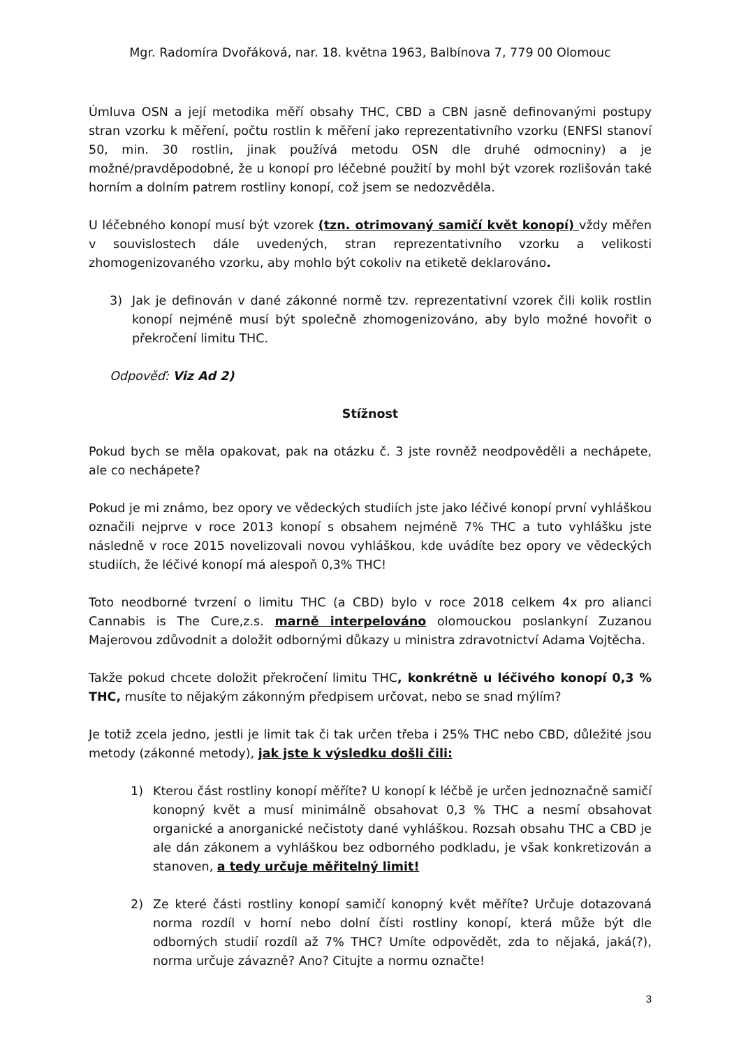Mgr. Radomíra Dvořáková, nar. 18. května 1963, Balbínova 7, 779 00 Olomouc
Úmluva OSN a její metodika měří obsahy THC, CBD a CBN jasně definovanými postupy stran vzorku k měření, počtu rostlin k měření jako reprezentativního vzorku (ENFSI stanoví 50, min. 30 rostlin, jinak používá metodu OSN dle druhé odmocniny) a je možné/pravděpodobné, že u konopí pro léčebné použití by mohl být vzorek rozlišován také horním a dolním patrem rostliny konopí, což jsem se nedozvěděla.
U léčebného konopí musí být vzorek (tzn. otrimovaný samičí květ konopí) vždy měřen v souvislostech dále uvedených, stran reprezentativního vzorku a velikosti zhomogenizovaného vzorku, aby mohlo být cokoliv na etiketě deklarováno.
3) Jak je definován v dané zákonné normě tzv. reprezentativní vzorek čili kolik rostlin konopí nejméně musí být společně zhomogenizováno, aby bylo možné hovořit o překročení limitu THC.
Odpověď: Viz Ad 2)
Stížnost
Pokud bych se měla opakovat, pak na otázku č. 3 jste rovněž neodpověděli a nechápete, ale co nechápete?
Pokud je mi známo, bez opory ve vědeckých studiích jste jako léčivé konopí první vyhláškou označili nejprve v roce 2013 konopí s obsahem nejméně 7% THC a tuto vyhlášku jste následně v roce 2015 novelizovali novou vyhláškou, kde uvádíte bez opory ve vědeckých studiích, že léčivé konopí má alespoň 0,3% THC!
Toto neodborné tvrzení o limitu THC (a CBD) bylo v roce 2018 celkem 4x pro alianci Cannabis is The Cure,z.s. marně interpelováno olomouckou poslankyní Zuzanou Majerovou zdůvodnit a doložit odbornými důkazy u ministra zdravotnictví Adama Vojtěcha.
Takže pokud chcete doložit překročení limitu THC, konkrétně u léčivého konopí 0,3 % THC, musíte to nějakým zákonným předpisem určovat, nebo se snad mýlím?
Je totiž zcela jedno, jestli je limit tak či tak určen třeba i 25% THC nebo CBD, důležité jsou metody (zákonné metody), jak jste k výsledku došli čili:
1) Kterou část rostliny konopí měříte? U konopí k léčbě je určen jednoznačně samičí konopný květ a musí minimálně obsahovat 0,3 % THC a nesmí obsahovat organické a anorganické nečistoty dané vyhláškou. Rozsah obsahu THC a CBD je ale dán zákonem a vyhláškou bez odborného podkladu, je však konkretizován a stanoven, a tedy určuje měřitelný limit!
2) Ze které části rostliny konopí samičí konopný květ měříte? Určuje dotazovaná norma rozdíl v horní nebo dolní čísti rostliny konopí, která může být dle odborných studií rozdíl až 7% THC? Umíte odpovědět, zda to nějaká, jaká(?), norma určuje závazně? Ano? Citujte a normu označte!
3